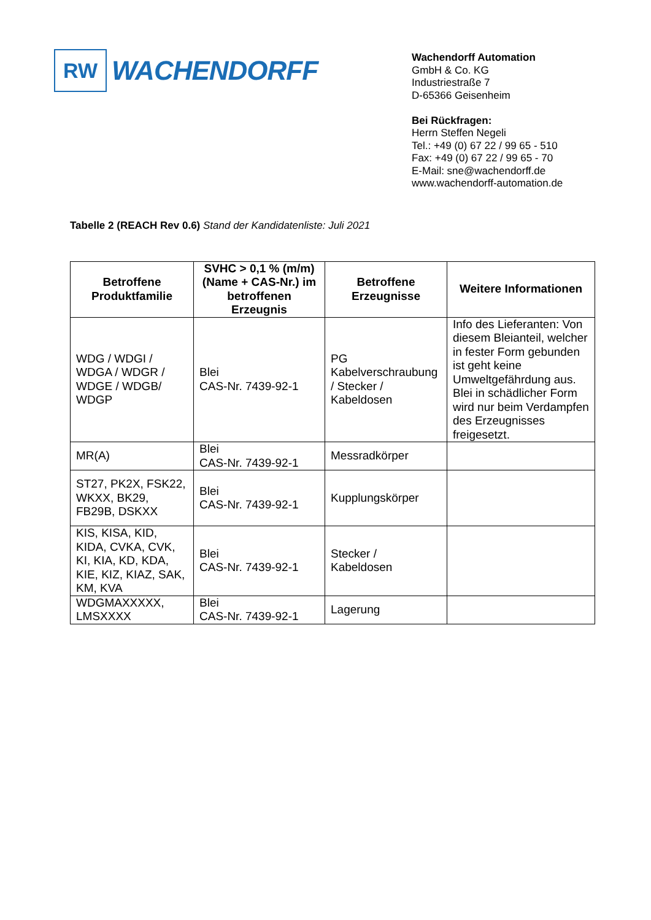RW
WACHENDORFF
Wachendorff Automation
GmbH & Co. KG
Industriestraße 7
D-65366 Geisenheim
Bei Rückfragen:
Herrn Steffen Negeli
Tel.: +49 (0) 67 22 / 99 65 - 510
Fax: +49 (0) 67 22 / 99 65 - 70
E-Mail: sne@wachendorff.de
www.wachendorff-automation.de
Tabelle 2 (REACH Rev 0.6) Stand der Kandidatenliste: Juli 2021
| Betroffene Produktfamilie | SVHC > 0,1 % (m/m) (Name + CAS-Nr.) im betroffenen Erzeugnis | Betroffene Erzeugnisse | Weitere Informationen |
| --- | --- | --- | --- |
| WDG / WDGI / WDGA / WDGR / WDGE / WDGB/ WDGP | Blei CAS-Nr. 7439-92-1 | PG Kabelverschraubung / Stecker / Kabeldosen | Info des Lieferanten: Von diesem Bleianteil, welcher in fester Form gebunden ist geht keine Umweltgefährdung aus. Blei in schädlicher Form wird nur beim Verdampfen des Erzeugnisses freigesetzt. |
| MR(A) | Blei CAS-Nr. 7439-92-1 | Messradkörper | |
| ST27, PK2X, FSK22, WKXX, BK29, FB29B, DSKXX | Blei CAS-Nr. 7439-92-1 | Kupplungskörper | |
| KIS, KISA, KID, KIDA, CVKA, CVK, KI, KIA, KD, KDA, KIE, KIZ, KIAZ, SAK, KM, KVA | Blei CAS-Nr. 7439-92-1 | Stecker / Kabeldosen | |
| WDGMAXXXXX, LMSXXXX | Blei CAS-Nr. 7439-92-1 | Lagerung | |